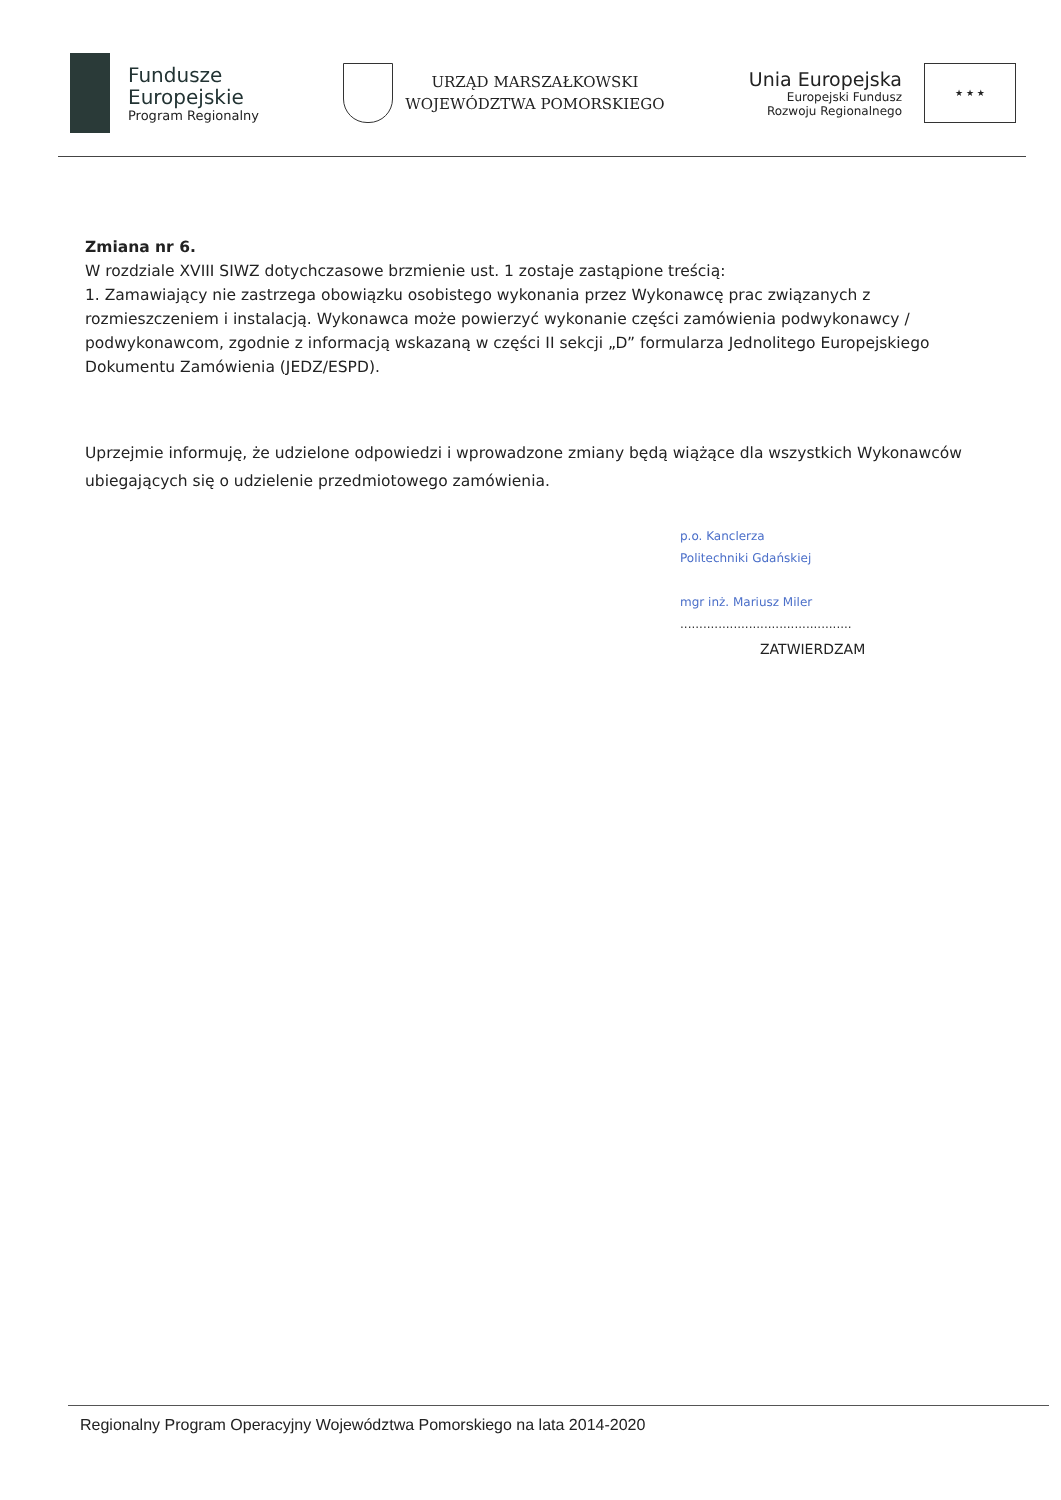Fundusze
Europejskie
Program Regionalny
URZĄD MARSZAŁKOWSKI
WOJEWÓDZTWA POMORSKIEGO
Unia Europejska
Europejski Fundusz
Rozwoju Regionalnego
★ ★ ★
Zmiana nr 6.
W rozdziale XVIII SIWZ dotychczasowe brzmienie ust. 1 zostaje zastąpione treścią:
1. Zamawiający nie zastrzega obowiązku osobistego wykonania przez Wykonawcę prac związanych z rozmieszczeniem i instalacją. Wykonawca może powierzyć wykonanie części zamówienia podwykonawcy / podwykonawcom, zgodnie z informacją wskazaną w części II sekcji „D” formularza Jednolitego Europejskiego Dokumentu Zamówienia (JEDZ/ESPD).
Uprzejmie informuję, że udzielone odpowiedzi i wprowadzone zmiany będą wiążące dla wszystkich Wykonawców ubiegających się o udzielenie przedmiotowego zamówienia.
p.o. Kanclerza
Politechniki Gdańskiej
mgr inż. Mariusz Miler
.............................................
ZATWIERDZAM
Regionalny Program Operacyjny Województwa Pomorskiego na lata 2014-2020